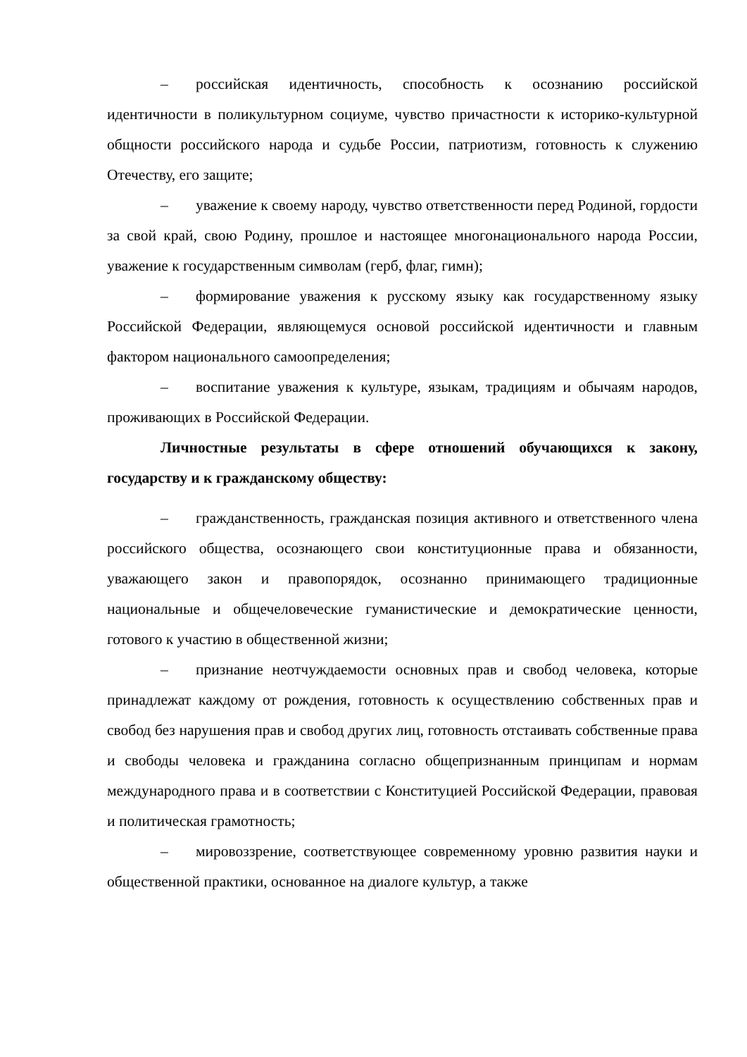– российская идентичность, способность к осознанию российской идентичности в поликультурном социуме, чувство причастности к историко-культурной общности российского народа и судьбе России, патриотизм, готовность к служению Отечеству, его защите;
– уважение к своему народу, чувство ответственности перед Родиной, гордости за свой край, свою Родину, прошлое и настоящее многонационального народа России, уважение к государственным символам (герб, флаг, гимн);
– формирование уважения к русскому языку как государственному языку Российской Федерации, являющемуся основой российской идентичности и главным фактором национального самоопределения;
– воспитание уважения к культуре, языкам, традициям и обычаям народов, проживающих в Российской Федерации.
Личностные результаты в сфере отношений обучающихся к закону, государству и к гражданскому обществу:
– гражданственность, гражданская позиция активного и ответственного члена российского общества, осознающего свои конституционные права и обязанности, уважающего закон и правопорядок, осознанно принимающего традиционные национальные и общечеловеческие гуманистические и демократические ценности, готового к участию в общественной жизни;
– признание неотчуждаемости основных прав и свобод человека, которые принадлежат каждому от рождения, готовность к осуществлению собственных прав и свобод без нарушения прав и свобод других лиц, готовность отстаивать собственные права и свободы человека и гражданина согласно общепризнанным принципам и нормам международного права и в соответствии с Конституцией Российской Федерации, правовая и политическая грамотность;
– мировоззрение, соответствующее современному уровню развития науки и общественной практики, основанное на диалоге культур, а также